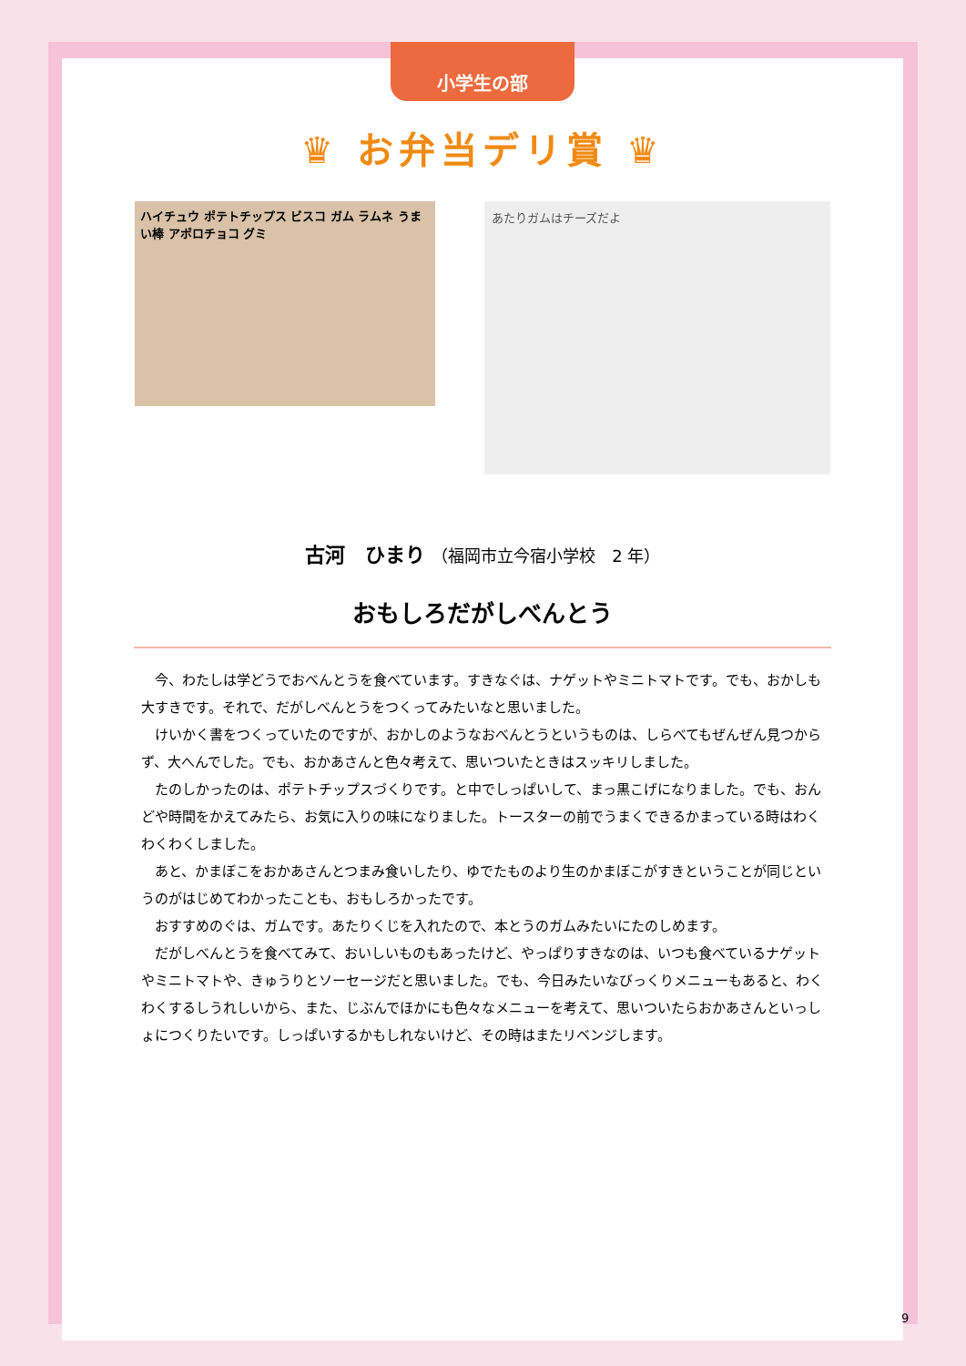小学生の部
♛ お弁当デリ賞 ♛
ハイチュウ ポテトチップス ビスコ ガム ラムネ うまい棒 アポロチョコ グミ
あたりガムはチーズだよ
古河　ひまり （福岡市立今宿小学校　2 年）
おもしろだがしべんとう
今、わたしは学どうでおべんとうを食べています。すきなぐは、ナゲットやミニトマトです。でも、おかしも大すきです。それで、だがしべんとうをつくってみたいなと思いました。
けいかく書をつくっていたのですが、おかしのようなおべんとうというものは、しらべてもぜんぜん見つからず、大へんでした。でも、おかあさんと色々考えて、思いついたときはスッキリしました。
たのしかったのは、ポテトチップスづくりです。と中でしっぱいして、まっ黒こげになりました。でも、おんどや時間をかえてみたら、お気に入りの味になりました。トースターの前でうまくできるかまっている時はわくわくわくしました。
あと、かまぼこをおかあさんとつまみ食いしたり、ゆでたものより生のかまぼこがすきということが同じというのがはじめてわかったことも、おもしろかったです。
おすすめのぐは、ガムです。あたりくじを入れたので、本とうのガムみたいにたのしめます。
だがしべんとうを食べてみて、おいしいものもあったけど、やっぱりすきなのは、いつも食べているナゲットやミニトマトや、きゅうりとソーセージだと思いました。でも、今日みたいなびっくりメニューもあると、わくわくするしうれしいから、また、じぶんでほかにも色々なメニューを考えて、思いついたらおかあさんといっしょにつくりたいです。しっぱいするかもしれないけど、その時はまたリベンジします。
9